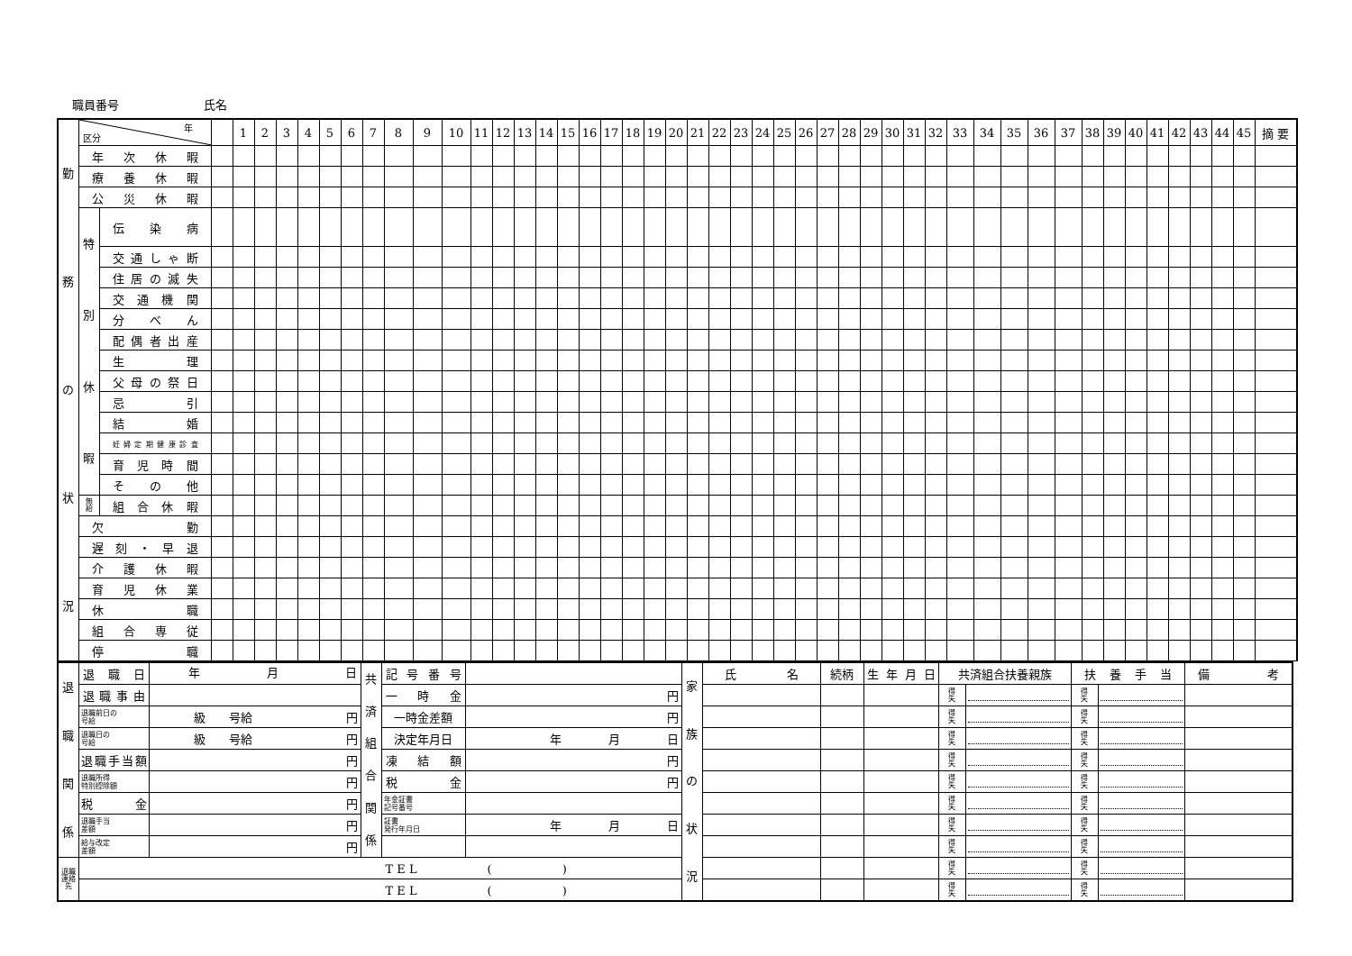職員番号 氏名
| 勤 務 の 状 況 | 年 区分 | | | 1 | 2 | 3 | 4 | 5 | 6 | 7 | 8 | 9 | 10 | 11 | 12 | 13 | 14 | 15 | 16 | 17 | 18 | 19 | 20 | 21 | 22 | 23 | 24 | 25 | 26 | 27 | 28 | 29 | 30 | 31 | 32 | 33 | 34 | 35 | 36 | 37 | 38 | 39 | 40 | 41 | 42 | 43 | 44 | 45 | 摘 要 |
| | 年次休暇 | | | | | | | | | | | | | | | | | | | | | | | | | | | | | | | | | | | | | | | | | | | | | | | | |
| | 療養休暇 | | | | | | | | | | | | | | | | | | | | | | | | | | | | | | | | | | | | | | | | | | | | | | | | |
| | 公災休暇 | | | | | | | | | | | | | | | | | | | | | | | | | | | | | | | | | | | | | | | | | | | | | | | | |
| | 特 別 休 暇 | 伝染病 | | | | | | | | | | | | | | | | | | | | | | | | | | | | | | | | | | | | | | | | | | | | | | | |
| | | 交通しゃ断 | | | | | | | | | | | | | | | | | | | | | | | | | | | | | | | | | | | | | | | | | | | | | | | |
| | | 住居の滅失 | | | | | | | | | | | | | | | | | | | | | | | | | | | | | | | | | | | | | | | | | | | | | | | |
| | | 交通機関 | | | | | | | | | | | | | | | | | | | | | | | | | | | | | | | | | | | | | | | | | | | | | | | |
| | | 分べん | | | | | | | | | | | | | | | | | | | | | | | | | | | | | | | | | | | | | | | | | | | | | | | |
| | | 配偶者出産 | | | | | | | | | | | | | | | | | | | | | | | | | | | | | | | | | | | | | | | | | | | | | | | |
| | | 生理 | | | | | | | | | | | | | | | | | | | | | | | | | | | | | | | | | | | | | | | | | | | | | | | |
| | | 父母の祭日 | | | | | | | | | | | | | | | | | | | | | | | | | | | | | | | | | | | | | | | | | | | | | | | |
| | | 忌引 | | | | | | | | | | | | | | | | | | | | | | | | | | | | | | | | | | | | | | | | | | | | | | | |
| | | 結婚 | | | | | | | | | | | | | | | | | | | | | | | | | | | | | | | | | | | | | | | | | | | | | | | |
| | | 妊婦定期健康診査 | | | | | | | | | | | | | | | | | | | | | | | | | | | | | | | | | | | | | | | | | | | | | | | |
| | | 育児時間 | | | | | | | | | | | | | | | | | | | | | | | | | | | | | | | | | | | | | | | | | | | | | | | |
| | | その他 | | | | | | | | | | | | | | | | | | | | | | | | | | | | | | | | | | | | | | | | | | | | | | | |
| | 無 給 | 組合休暇 | | | | | | | | | | | | | | | | | | | | | | | | | | | | | | | | | | | | | | | | | | | | | | | |
| | 欠勤 | | | | | | | | | | | | | | | | | | | | | | | | | | | | | | | | | | | | | | | | | | | | | | | | |
| | 遅刻・早退 | | | | | | | | | | | | | | | | | | | | | | | | | | | | | | | | | | | | | | | | | | | | | | | | |
| | 介護休暇 | | | | | | | | | | | | | | | | | | | | | | | | | | | | | | | | | | | | | | | | | | | | | | | | |
| | 育児休業 | | | | | | | | | | | | | | | | | | | | | | | | | | | | | | | | | | | | | | | | | | | | | | | | |
| | 休職 | | | | | | | | | | | | | | | | | | | | | | | | | | | | | | | | | | | | | | | | | | | | | | | | |
| | 組合専従 | | | | | | | | | | | | | | | | | | | | | | | | | | | | | | | | | | | | | | | | | | | | | | | | |
| | 停職 | | | | | | | | | | | | | | | | | | | | | | | | | | | | | | | | | | | | | | | | | | | | | | | | |
| 退 職 関 係 | 退職日 | 年 月 日 | 共 済 組 合 関 係 | 記号番号 | | 家 族 の 状 況 | 氏名 | 続柄 | 生年月日 | 共済組合扶養親族 | | 扶養手当 | | 備考 |
| | 退職事由 | | | 一時金 | 円 | | | | | 得 失 | | 得 失 | | |
| | 退職前日の 号給 | 級 号給 円 | | 一時金差額 | 円 | | | | | 得 失 | | 得 失 | | |
| | 退職日の 号給 | 級 号給 円 | | 決定年月日 | 年 月 日 | | | | | 得 失 | | 得 失 | | |
| | 退職手当額 | 円 | | 凍結額 | 円 | | | | | 得 失 | | 得 失 | | |
| | 退職所得 特別控除額 | 円 | | 税金 | 円 | | | | | 得 失 | | 得 失 | | |
| | 税金 | 円 | | 年金証書 記号番号 | | | | | | 得 失 | | 得 失 | | |
| | 退職手当 差額 | 円 | | 証書 発行年月日 | 年 月 日 | | | | | 得 失 | | 得 失 | | |
| | 給与改定 差額 | 円 | | | | | | | | 得 失 | | 得 失 | | |
| 退職 連絡 先 | T E L ( ) | | | | | | | | | 得 失 | | 得 失 | | |
| | T E L ( ) | | | | | | | | | 得 失 | | 得 失 | | |